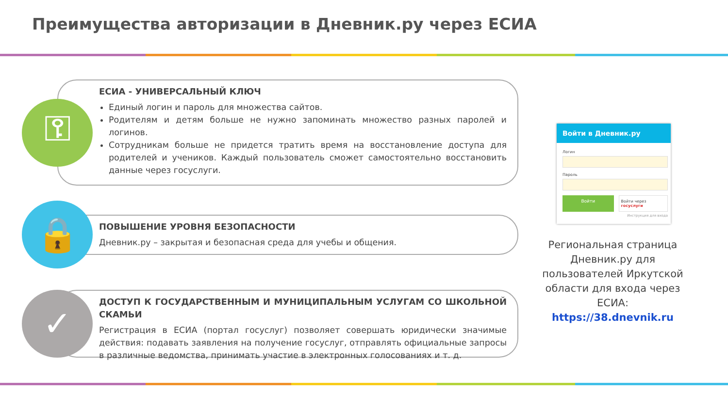Преимущества авторизации в Дневник.ру через ЕСИА
ЕСИА - УНИВЕРСАЛЬНЫЙ КЛЮЧ
Единый логин и пароль для множества сайтов.
Родителям и детям больше не нужно запоминать множество разных паролей и логинов.
Сотрудникам больше не придется тратить время на восстановление доступа для родителей и учеников. Каждый пользователь сможет самостоятельно восстановить данные через госуслуги.
⚿
ПОВЫШЕНИЕ УРОВНЯ БЕЗОПАСНОСТИ
Дневник.ру – закрытая и безопасная среда для учебы и общения.
🔒
ДОСТУП К ГОСУДАРСТВЕННЫМ И МУНИЦИПАЛЬНЫМ УСЛУГАМ СО ШКОЛЬНОЙ СКАМЬИ
Регистрация в ЕСИА (портал госуслуг) позволяет совершать юридически значимые действия: подавать заявления на получение госуслуг, отправлять официальные запросы в различные ведомства, принимать участие в электронных голосованиях и т. д.
✓
Войти в Дневник.ру
Логин
Пароль
Войти Войти через госуслуги
Инструкция для входа
Региональная страница Дневник.ру для пользователей Иркутской области для входа через ЕСИА:
https://38.dnevnik.ru